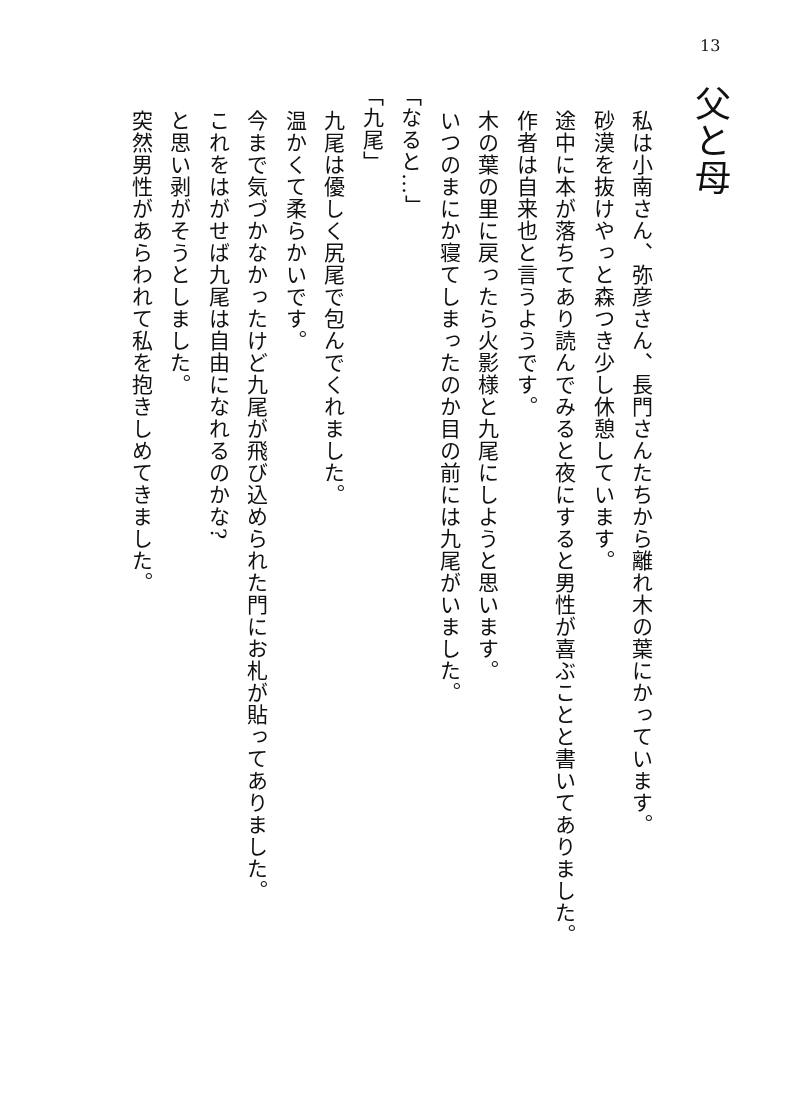13
父と母
私は小南さん、弥彦さん、長門さんたちから離れ木の葉にかっています。
砂漠を抜けやっと森つき少し休憩しています。
途中に本が落ちてあり読んでみると夜にすると男性が喜ぶことと書いてありました。
作者は自来也と言うようです。
木の葉の里に戻ったら火影様と九尾にしようと思います。
いつのまにか寝てしまったのか目の前には九尾がいました。
「なると…」
「九尾」
九尾は優しく尻尾で包んでくれました。
温かくて柔らかいです。
今まで気づかなかったけど九尾が飛び込められた門にお札が貼ってありました。
これをはがせば九尾は自由になれるのかな?
と思い剥がそうとしました。
突然男性があらわれて私を抱きしめてきました。